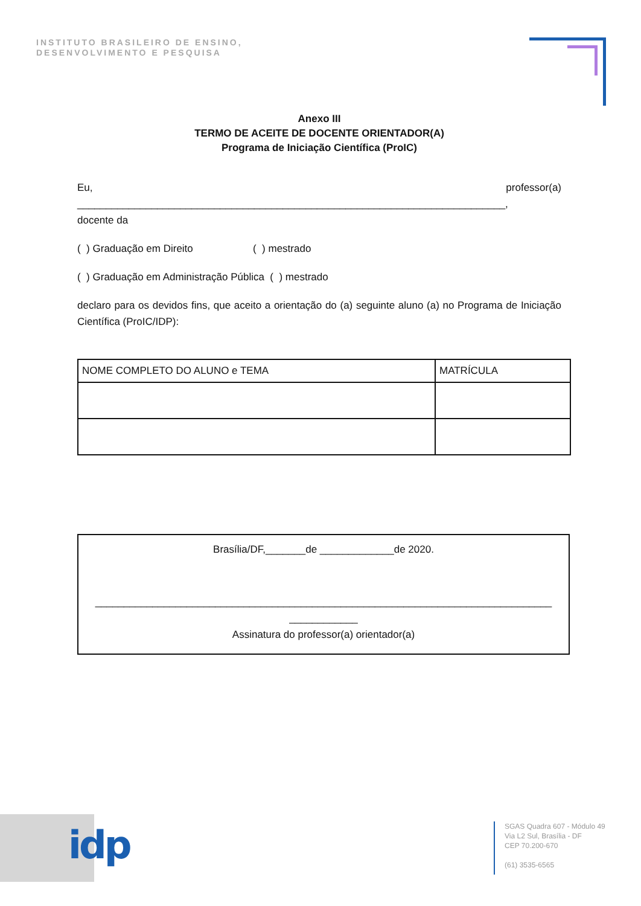INSTITUTO BRASILEIRO DE ENSINO,
DESENVOLVIMENTO E PESQUISA
Anexo III
TERMO DE ACEITE DE DOCENTE ORIENTADOR(A)
Programa de Iniciação Científica (ProIC)
Eu, professor(a)
___________________________________________________________________________,
docente da
( ) Graduação em Direito ( ) mestrado
( ) Graduação em Administração Pública ( ) mestrado
declaro para os devidos fins, que aceito a orientação do (a) seguinte aluno (a) no Programa de Iniciação Científica (ProIC/IDP):
| NOME COMPLETO DO ALUNO e TEMA | MATRÍCULA |
Brasília/DF,_______de _____________de 2020.
________________________________________________________________________________
____________
Assinatura do professor(a) orientador(a)
idp
SGAS Quadra 607 - Módulo 49
Via L2 Sul, Brasília - DF
CEP 70.200-670
(61) 3535-6565